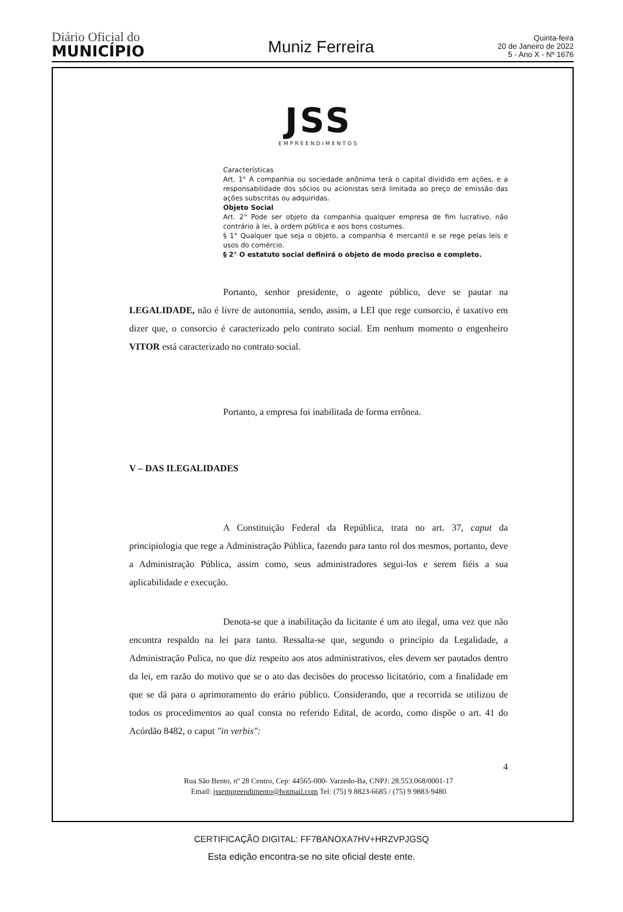Diário Oficial do
MUNICÍPIO
Muniz Ferreira
Quinta-feira
20 de Janeiro de 2022
5 - Ano X - Nº 1676
JSS
EMPREENDIMENTOS
Características
Art. 1° A companhia ou sociedade anônima terá o capital dividido em ações, e a responsabilidade dos sócios ou acionistas será limitada ao preço de emissão das ações subscritas ou adquiridas.
Objeto Social
Art. 2° Pode ser objeto da companhia qualquer empresa de fim lucrativo, não contrário à lei, à ordem pública e aos bons costumes.
§ 1° Qualquer que seja o objeto, a companhia é mercantil e se rege pelas leis e usos do comércio.
§ 2° O estatuto social definirá o objeto de modo preciso e completo.
Portanto, senhor presidente, o agente público, deve se pautar na LEGALIDADE, não é livre de autonomia, sendo, assim, a LEI que rege consorcio, é taxativo em dizer que, o consorcio é caracterizado pelo contrato social. Em nenhum momento o engenheiro VITOR está caracterizado no contrato social.
Portanto, a empresa foi inabilitada de forma errônea.
V – DAS ILEGALIDADES
A Constituição Federal da República, trata no art. 37, caput da principiologia que rege a Administração Pública, fazendo para tanto rol dos mesmos, portanto, deve a Administração Pública, assim como, seus administradores segui-los e serem fiéis a sua aplicabilidade e execução.
Denota-se que a inabilitação da licitante é um ato ilegal, uma vez que não encontra respaldo na lei para tanto. Ressalta-se que, segundo o princípio da Legalidade, a Administração Pulica, no que diz respeito aos atos administrativos, eles devem ser pautados dentro da lei, em razão do motivo que se o ato das decisões do processo licitatório, com a finalidade em que se dá para o aprimoramento do erário público. Considerando, que a recorrida se utilizou de todos os procedimentos ao qual consta no referido Edital, de acordo, como dispõe o art. 41 do Acórdão 8482, o caput "in verbis":
4
Rua São Bento, nº 28 Centro, Cep: 44565-000- Varzedo-Ba, CNPJ: 28.553.068/0001-17
Email: jssempreendimento@hotmail.com Tel: (75) 9 8823-6685 / (75) 9 9883-9480
CERTIFICAÇÃO DIGITAL: FF7BANOXA7HV+HRZVPJGSQ
Esta edição encontra-se no site oficial deste ente.